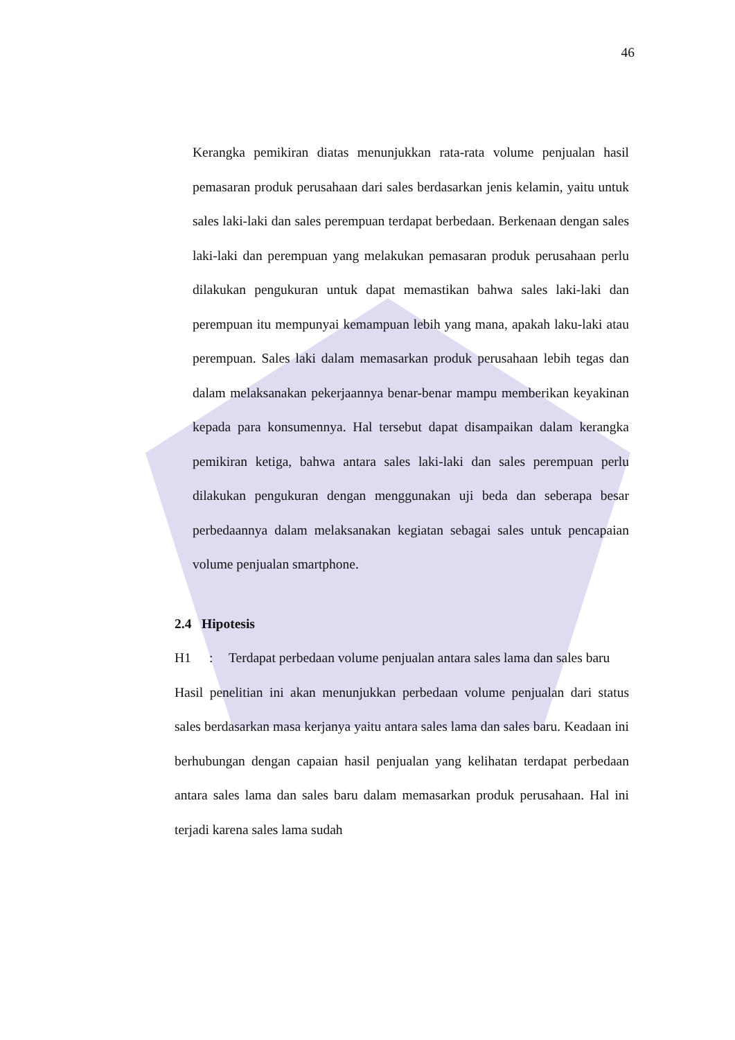46
Kerangka pemikiran diatas menunjukkan rata-rata volume penjualan hasil pemasaran produk perusahaan dari sales berdasarkan jenis kelamin, yaitu untuk sales laki-laki dan sales perempuan terdapat berbedaan. Berkenaan dengan sales laki-laki dan perempuan yang melakukan pemasaran produk perusahaan perlu dilakukan pengukuran untuk dapat memastikan bahwa sales laki-laki dan perempuan itu mempunyai kemampuan lebih yang mana, apakah laku-laki atau perempuan. Sales laki dalam memasarkan produk perusahaan lebih tegas dan dalam melaksanakan pekerjaannya benar-benar mampu memberikan keyakinan kepada para konsumennya. Hal tersebut dapat disampaikan dalam kerangka pemikiran ketiga, bahwa antara sales laki-laki dan sales perempuan perlu dilakukan pengukuran dengan menggunakan uji beda dan seberapa besar perbedaannya dalam melaksanakan kegiatan sebagai sales untuk pencapaian volume penjualan smartphone.
2.4 Hipotesis
H1: Terdapat perbedaan volume penjualan antara sales lama dan sales baru
Hasil penelitian ini akan menunjukkan perbedaan volume penjualan dari status sales berdasarkan masa kerjanya yaitu antara sales lama dan sales baru. Keadaan ini berhubungan dengan capaian hasil penjualan yang kelihatan terdapat perbedaan antara sales lama dan sales baru dalam memasarkan produk perusahaan. Hal ini terjadi karena sales lama sudah